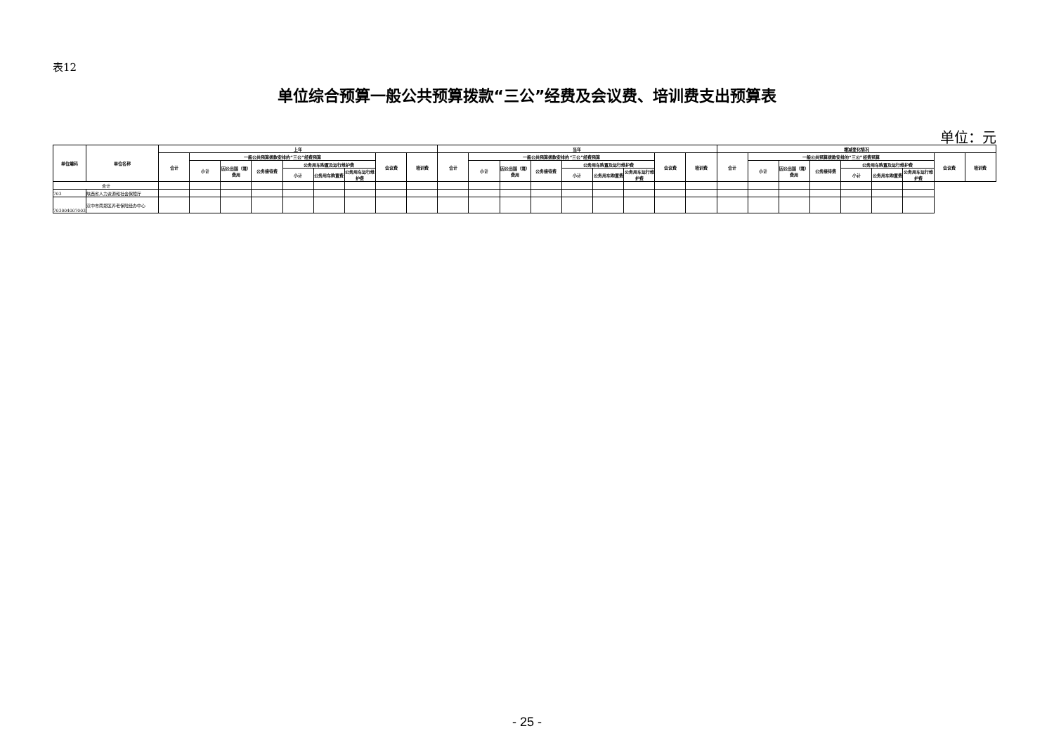表12
单位综合预算一般公共预算拨款“三公”经费及会议费、培训费支出预算表
单位：元
| 单位编码 | 单位名称 | 上年 | | | | | | | | | 当年 | | | | | | | | | 增减变化情况 | | | | | | | | |
| --- | --- | --- | --- | --- | --- | --- | --- | --- | --- | --- | --- | --- | --- | --- | --- | --- | --- | --- | --- | --- | --- | --- | --- | --- | --- | --- | --- | --- |
| | | 合计 | 一般公共预算拨款安排的“三公”经费预算 | | | | | | 会议费 | 培训费 | 合计 | 一般公共预算拨款安排的“三公”经费预算 | | | | | | 会议费 | 培训费 | 合计 | 一般公共预算拨款安排的“三公”经费预算 | | | | | | 会议费 | 培训费 |
| | | | 小计 | 因公出国（境）费用 | 公务接待费 | 公务用车购置及运行维护费 | | | | | | 小计 | 因公出国（境）费用 | 公务接待费 | 公务用车购置及运行维护费 | | | | | | 小计 | 因公出国（境）费用 | 公务接待费 | 公务用车购置及运行维护费 | | | | |
| | | | | | | 小计 | 公务用车购置费 | 公务用车运行维护费 | | | | | | | 小计 | 公务用车购置费 | 公务用车运行维护费 | | | | | | | 小计 | 公务用车购置费 | 公务用车运行维护费 | | |
| 合计 | | | | | | | | | | | | | | | | | | | | | | | | | | | | |
| 703 | 陕西省人力资源和社会保障厅 | | | | | | | | | | | | | | | | | | | | | | | | | | | |
| 703004007003 | 汉中市南郑区养老保险经办中心 | | | | | | | | | | | | | | | | | | | | | | | | | | | |
- 25 -